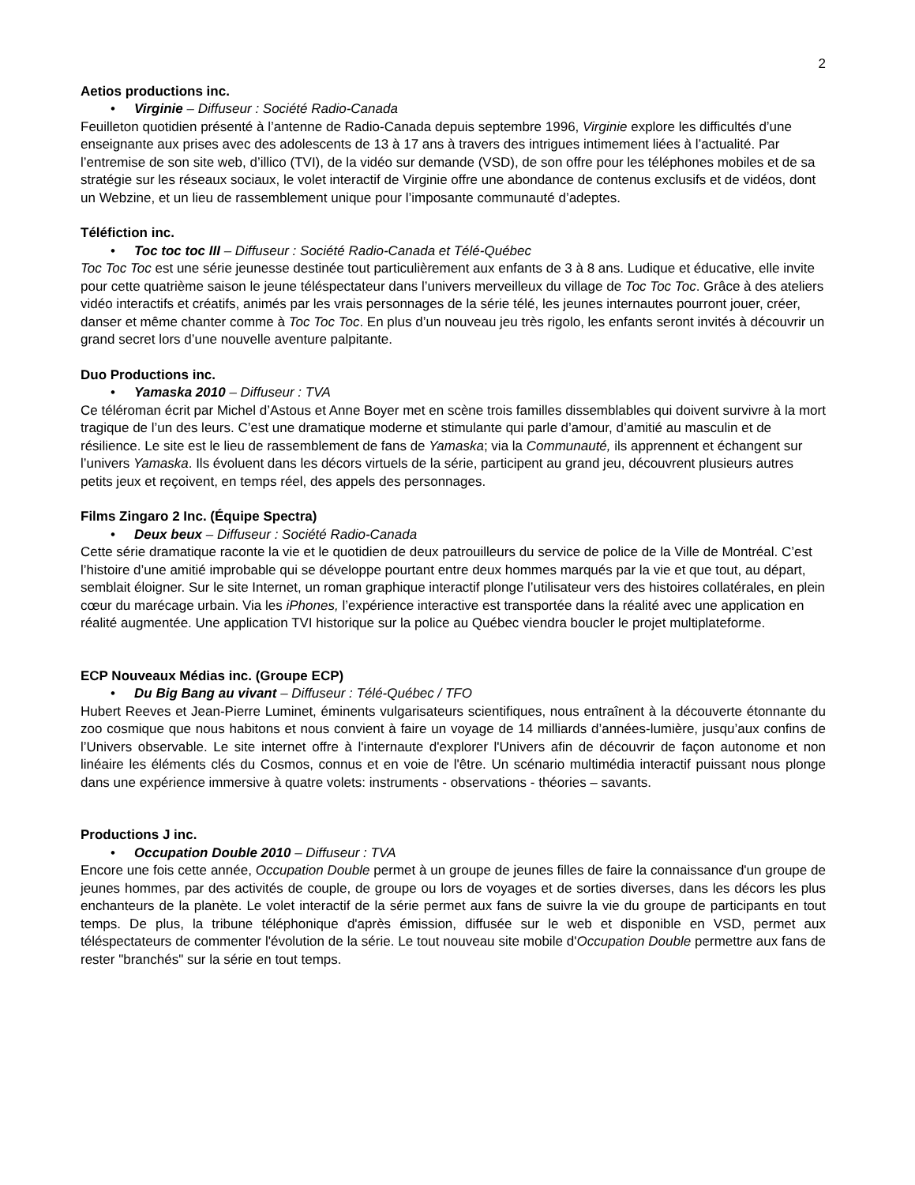2
Aetios productions inc.
• Virginie – Diffuseur : Société Radio-Canada
Feuilleton quotidien présenté à l’antenne de Radio-Canada depuis septembre 1996, Virginie explore les difficultés d’une enseignante aux prises avec des adolescents de 13 à 17 ans à travers des intrigues intimement liées à l’actualité. Par l’entremise de son site web, d’illico (TVI), de la vidéo sur demande (VSD), de son offre pour les téléphones mobiles et de sa stratégie sur les réseaux sociaux, le volet interactif de Virginie offre une abondance de contenus exclusifs et de vidéos, dont un Webzine, et un lieu de rassemblement unique pour l’imposante communauté d’adeptes.
Téléfiction inc.
• Toc toc toc III – Diffuseur : Société Radio-Canada et Télé-Québec
Toc Toc Toc est une série jeunesse destinée tout particulièrement aux enfants de 3 à 8 ans. Ludique et éducative, elle invite pour cette quatrième saison le jeune téléspectateur dans l’univers merveilleux du village de Toc Toc Toc. Grâce à des ateliers vidéo interactifs et créatifs, animés par les vrais personnages de la série télé, les jeunes internautes pourront jouer, créer, danser et même chanter comme à Toc Toc Toc. En plus d’un nouveau jeu très rigolo, les enfants seront invités à découvrir un grand secret lors d’une nouvelle aventure palpitante.
Duo Productions inc.
• Yamaska 2010 – Diffuseur : TVA
Ce téléroman écrit par Michel d’Astous et Anne Boyer met en scène trois familles dissemblables qui doivent survivre à la mort tragique de l’un des leurs. C’est une dramatique moderne et stimulante qui parle d’amour, d’amitié au masculin et de résilience. Le site est le lieu de rassemblement de fans de Yamaska; via la Communauté, ils apprennent et échangent sur l’univers Yamaska. Ils évoluent dans les décors virtuels de la série, participent au grand jeu, découvrent plusieurs autres petits jeux et reçoivent, en temps réel, des appels des personnages.
Films Zingaro 2 Inc. (Équipe Spectra)
• Deux beux – Diffuseur : Société Radio-Canada
Cette série dramatique raconte la vie et le quotidien de deux patrouilleurs du service de police de la Ville de Montréal. C’est l’histoire d’une amitié improbable qui se développe pourtant entre deux hommes marqués par la vie et que tout, au départ, semblait éloigner. Sur le site Internet, un roman graphique interactif plonge l’utilisateur vers des histoires collatérales, en plein cœur du marécage urbain. Via les iPhones, l’expérience interactive est transportée dans la réalité avec une application en réalité augmentée. Une application TVI historique sur la police au Québec viendra boucler le projet multiplateforme.
ECP Nouveaux Médias inc. (Groupe ECP)
• Du Big Bang au vivant – Diffuseur : Télé-Québec / TFO
Hubert Reeves et Jean-Pierre Luminet, éminents vulgarisateurs scientifiques, nous entraînent à la découverte étonnante du zoo cosmique que nous habitons et nous convient à faire un voyage de 14 milliards d’années-lumière, jusqu’aux confins de l’Univers observable. Le site internet offre à l'internaute d'explorer l'Univers afin de découvrir de façon autonome et non linéaire les éléments clés du Cosmos, connus et en voie de l'être. Un scénario multimédia interactif puissant nous plonge dans une expérience immersive à quatre volets: instruments - observations - théories – savants.
Productions J inc.
• Occupation Double 2010 – Diffuseur : TVA
Encore une fois cette année, Occupation Double permet à un groupe de jeunes filles de faire la connaissance d'un groupe de jeunes hommes, par des activités de couple, de groupe ou lors de voyages et de sorties diverses, dans les décors les plus enchanteurs de la planète. Le volet interactif de la série permet aux fans de suivre la vie du groupe de participants en tout temps. De plus, la tribune téléphonique d'après émission, diffusée sur le web et disponible en VSD, permet aux téléspectateurs de commenter l'évolution de la série. Le tout nouveau site mobile d'Occupation Double permettre aux fans de rester "branchés" sur la série en tout temps.